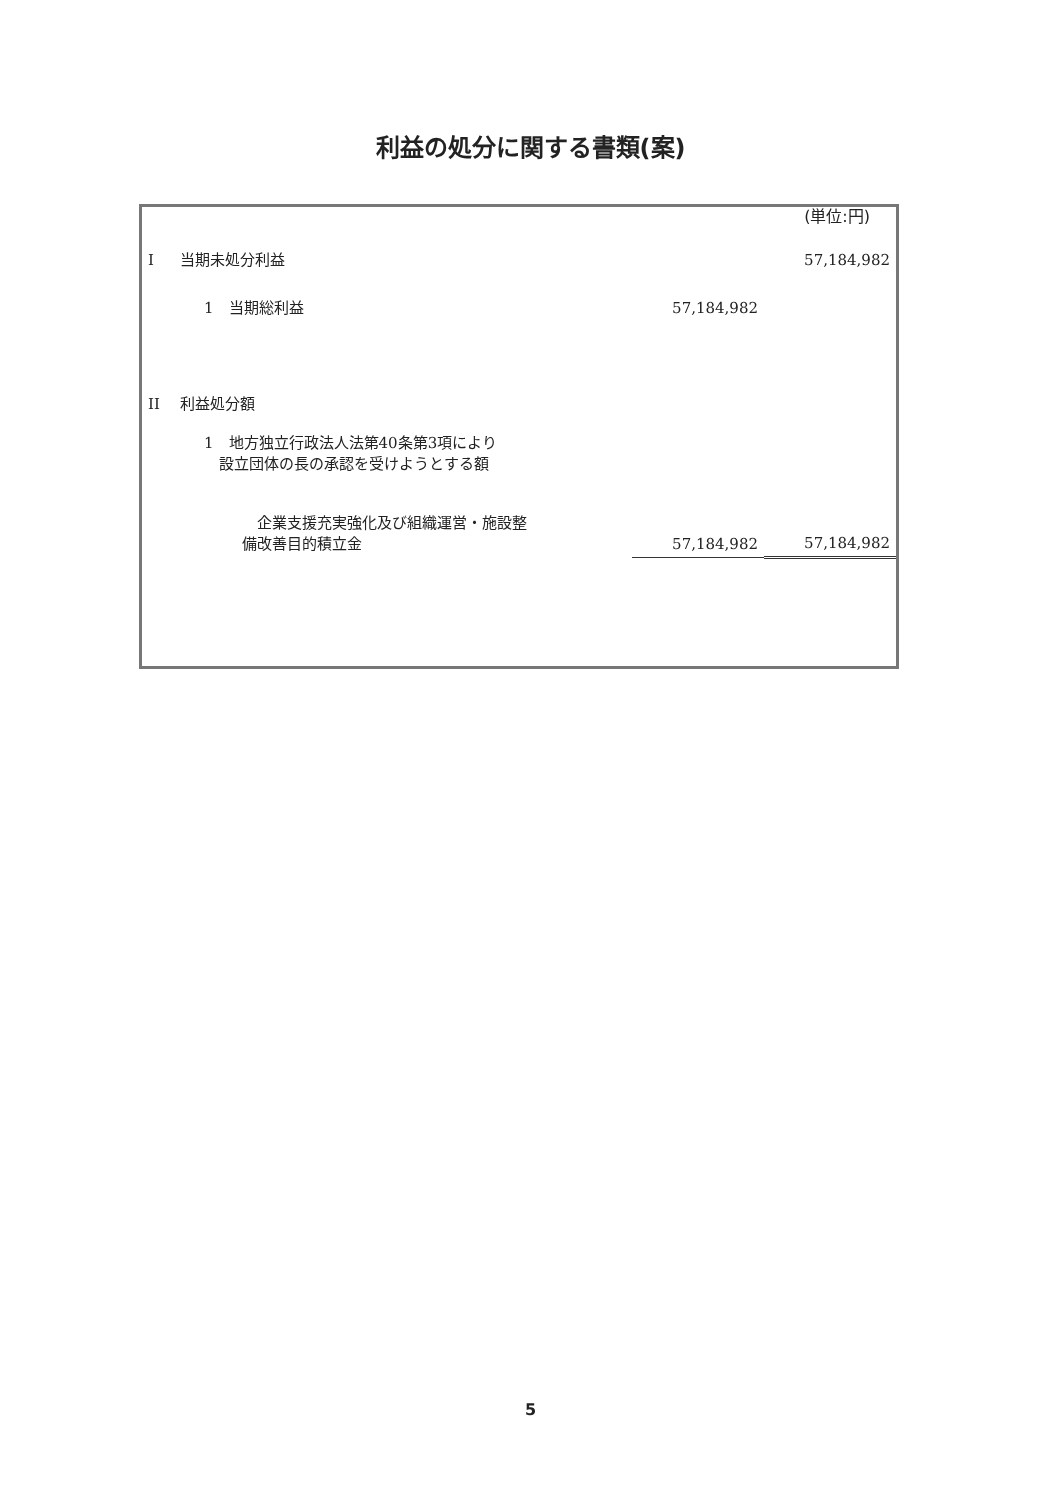利益の処分に関する書類(案)
(単位:円)
| I | 当期未処分利益 | | | 57,184,982 |
| | 1 当期総利益 | | 57,184,982 | |
| II | 利益処分額 | | | |
| | 1 地方独立行政法人法第40条第3項により 設立団体の長の承認を受けようとする額 | | | |
| | | 企業支援充実強化及び組織運営・施設整 備改善目的積立金 | 57,184,982 | 57,184,982 |
5